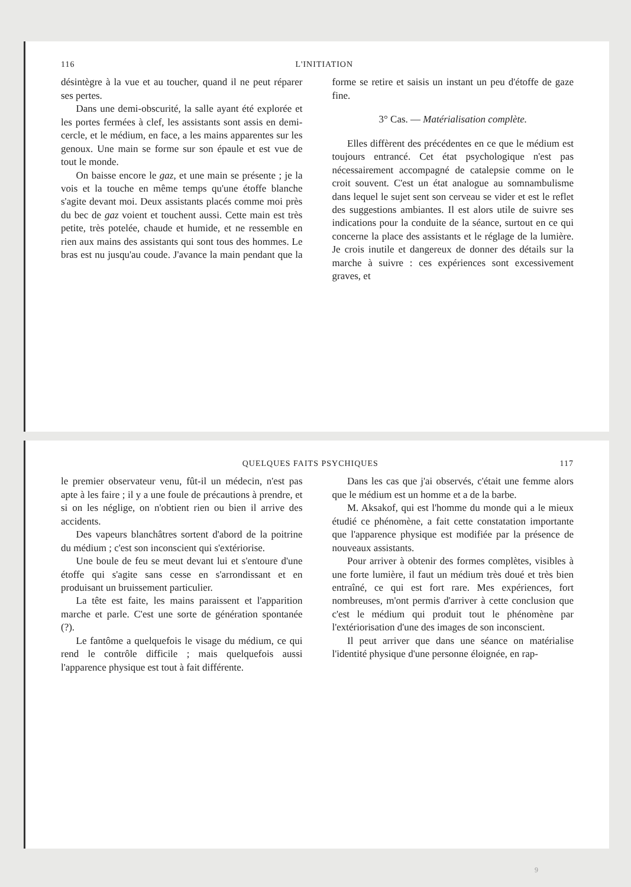116 L'INITIATION
désintègre à la vue et au toucher, quand il ne peut réparer ses pertes.
Dans une demi-obscurité, la salle ayant été explorée et les portes fermées à clef, les assistants sont assis en demi-cercle, et le médium, en face, a les mains apparentes sur les genoux. Une main se forme sur son épaule et est vue de tout le monde.
On baisse encore le gaz, et une main se présente ; je la vois et la touche en même temps qu'une étoffe blanche s'agite devant moi. Deux assistants placés comme moi près du bec de gaz voient et touchent aussi. Cette main est très petite, très potelée, chaude et humide, et ne ressemble en rien aux mains des assistants qui sont tous des hommes. Le bras est nu jusqu'au coude. J'avance la main pendant que la forme se retire et saisis un instant un peu d'étoffe de gaze fine.
3° Cas. — Matérialisation complète.
Elles diffèrent des précédentes en ce que le médium est toujours entrancé. Cet état psychologique n'est pas nécessairement accompagné de catalepsie comme on le croit souvent. C'est un état analogue au somnambulisme dans lequel le sujet sent son cerveau se vider et est le reflet des suggestions ambiantes. Il est alors utile de suivre ses indications pour la conduite de la séance, surtout en ce qui concerne la place des assistants et le réglage de la lumière. Je crois inutile et dangereux de donner des détails sur la marche à suivre : ces expériences sont excessivement graves, et
QUELQUES FAITS PSYCHIQUES 117
le premier observateur venu, fût-il un médecin, n'est pas apte à les faire ; il y a une foule de précautions à prendre, et si on les néglige, on n'obtient rien ou bien il arrive des accidents.
Des vapeurs blanchâtres sortent d'abord de la poitrine du médium ; c'est son inconscient qui s'extériorise.
Une boule de feu se meut devant lui et s'entoure d'une étoffe qui s'agite sans cesse en s'arrondissant et en produisant un bruissement particulier.
La tête est faite, les mains paraissent et l'apparition marche et parle. C'est une sorte de génération spontanée (?).
Le fantôme a quelquefois le visage du médium, ce qui rend le contrôle difficile ; mais quelquefois aussi l'apparence physique est tout à fait différente.
Dans les cas que j'ai observés, c'était une femme alors que le médium est un homme et a de la barbe.
M. Aksakof, qui est l'homme du monde qui a le mieux étudié ce phénomène, a fait cette constatation importante que l'apparence physique est modifiée par la présence de nouveaux assistants.
Pour arriver à obtenir des formes complètes, visibles à une forte lumière, il faut un médium très doué et très bien entraîné, ce qui est fort rare. Mes expériences, fort nombreuses, m'ont permis d'arriver à cette conclusion que c'est le médium qui produit tout le phénomène par l'extériorisation d'une des images de son inconscient.
Il peut arriver que dans une séance on matérialise l'identité physique d'une personne éloignée, en rap-
9